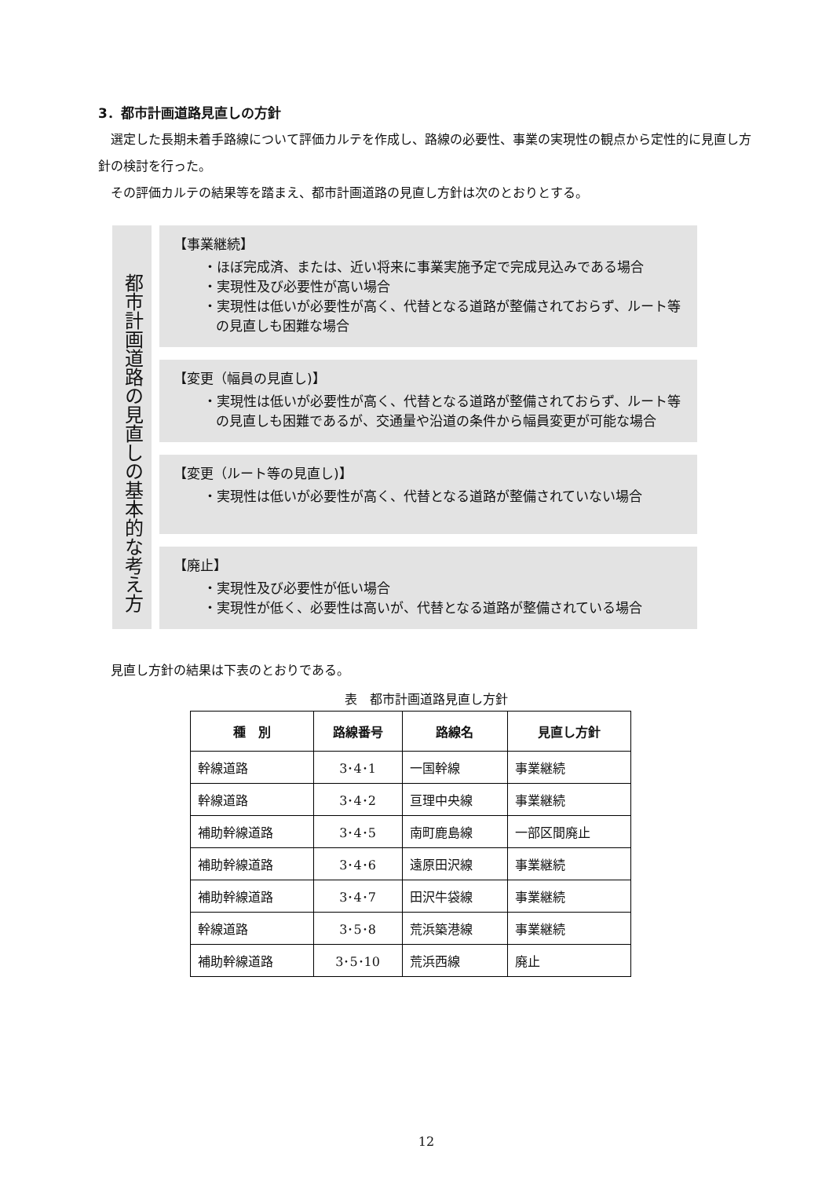3．都市計画道路見直しの方針
選定した長期未着手路線について評価カルテを作成し、路線の必要性、事業の実現性の観点から定性的に見直し方針の検討を行った。
その評価カルテの結果等を踏まえ、都市計画道路の見直し方針は次のとおりとする。
都市計画道路の見直しの基本的な考え方
【事業継続】
・ほぼ完成済、または、近い将来に事業実施予定で完成見込みである場合
・実現性及び必要性が高い場合
・実現性は低いが必要性が高く、代替となる道路が整備されておらず、ルート等の見直しも困難な場合
【変更（幅員の見直し)】
・実現性は低いが必要性が高く、代替となる道路が整備されておらず、ルート等の見直しも困難であるが、交通量や沿道の条件から幅員変更が可能な場合
【変更（ルート等の見直し)】
・実現性は低いが必要性が高く、代替となる道路が整備されていない場合
【廃止】
・実現性及び必要性が低い場合
・実現性が低く、必要性は高いが、代替となる道路が整備されている場合
見直し方針の結果は下表のとおりである。
表　都市計画道路見直し方針
| 種 別 | 路線番号 | 路線名 | 見直し方針 |
| --- | --- | --- | --- |
| 幹線道路 | 3･4･1 | 一国幹線 | 事業継続 |
| 幹線道路 | 3･4･2 | 亘理中央線 | 事業継続 |
| 補助幹線道路 | 3･4･5 | 南町鹿島線 | 一部区間廃止 |
| 補助幹線道路 | 3･4･6 | 遠原田沢線 | 事業継続 |
| 補助幹線道路 | 3･4･7 | 田沢牛袋線 | 事業継続 |
| 幹線道路 | 3･5･8 | 荒浜築港線 | 事業継続 |
| 補助幹線道路 | 3･5･10 | 荒浜西線 | 廃止 |
12